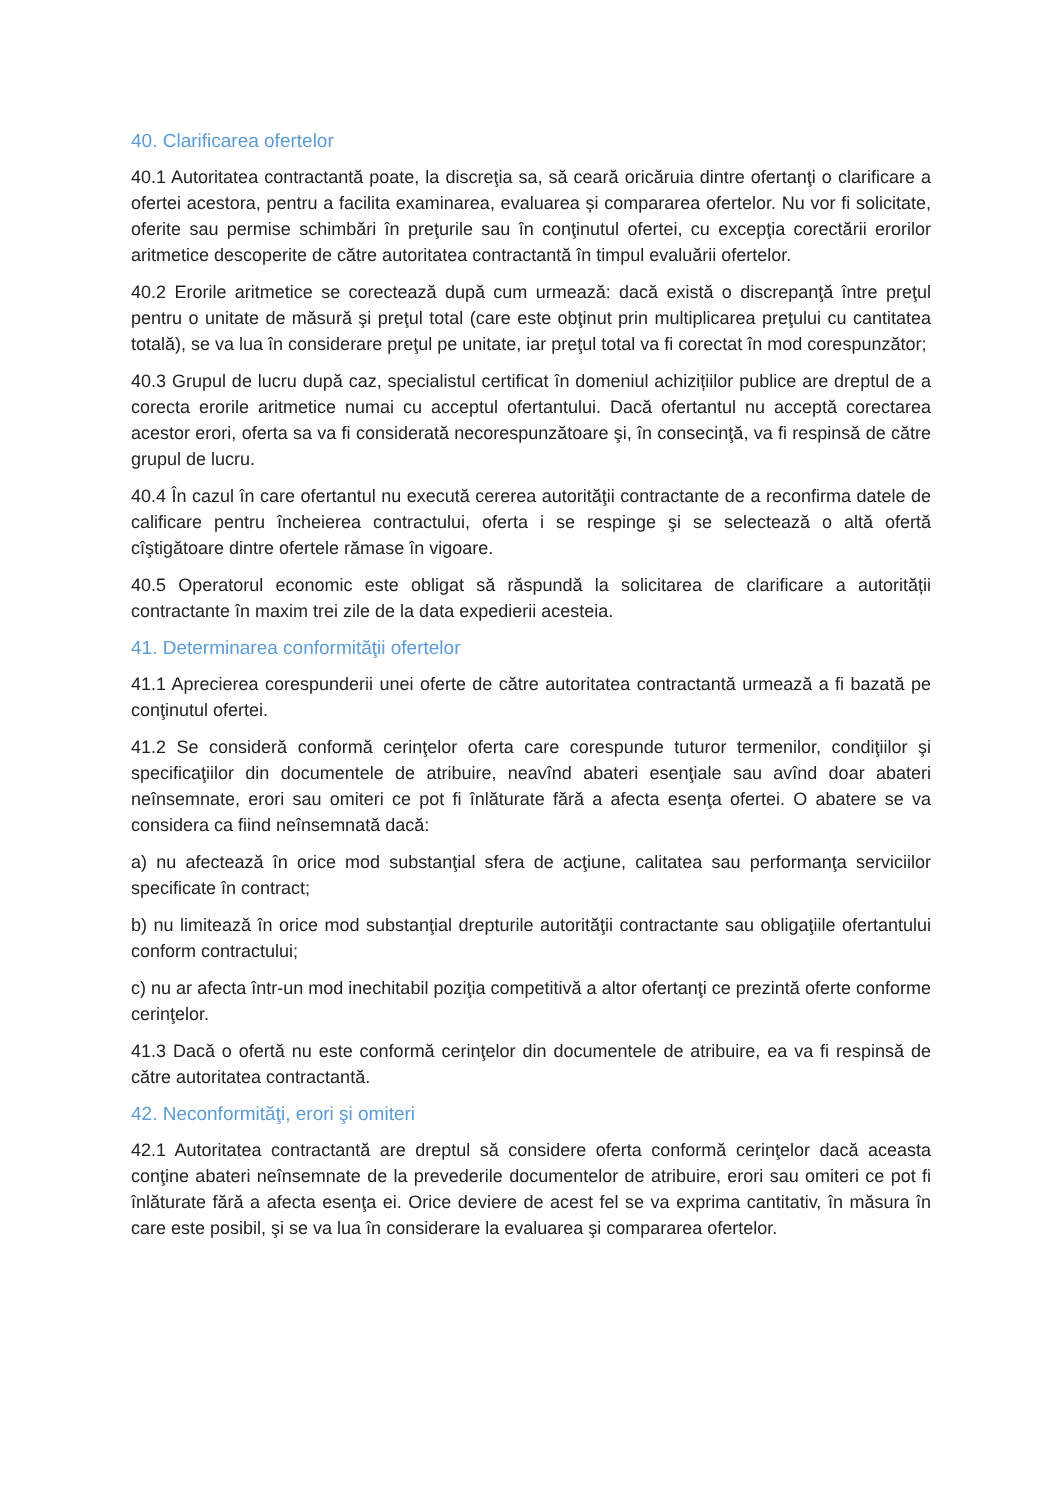40. Clarificarea ofertelor
40.1 Autoritatea contractantă poate, la discreţia sa, să ceară oricăruia dintre ofertanţi o clarificare a ofertei acestora, pentru a facilita examinarea, evaluarea și compararea ofertelor. Nu vor fi solicitate, oferite sau permise schimbări în preţurile sau în conţinutul ofertei, cu excepţia corectării erorilor aritmetice descoperite de către autoritatea contractantă în timpul evaluării ofertelor.
40.2 Erorile aritmetice se corectează după cum urmează: dacă există o discrepanţă între preţul pentru o unitate de măsură şi preţul total (care este obţinut prin multiplicarea preţului cu cantitatea totală), se va lua în considerare preţul pe unitate, iar preţul total va fi corectat în mod corespunzător;
40.3 Grupul de lucru după caz, specialistul certificat în domeniul achizițiilor publice are dreptul de a corecta erorile aritmetice numai cu acceptul ofertantului. Dacă ofertantul nu acceptă corectarea acestor erori, oferta sa va fi considerată necorespunzătoare şi, în consecinţă, va fi respinsă de către grupul de lucru.
40.4 În cazul în care ofertantul nu execută cererea autorităţii contractante de a reconfirma datele de calificare pentru încheierea contractului, oferta i se respinge şi se selectează o altă ofertă cîştigătoare dintre ofertele rămase în vigoare.
40.5 Operatorul economic este obligat să răspundă la solicitarea de clarificare a autorității contractante în maxim trei zile de la data expedierii acesteia.
41. Determinarea conformităţii ofertelor
41.1 Aprecierea corespunderii unei oferte de către autoritatea contractantă urmează a fi bazată pe conţinutul ofertei.
41.2 Se consideră conformă cerinţelor oferta care corespunde tuturor termenilor, condiţiilor şi specificaţiilor din documentele de atribuire, neavînd abateri esenţiale sau avînd doar abateri neînsemnate, erori sau omiteri ce pot fi înlăturate fără a afecta esenţa ofertei. O abatere se va considera ca fiind neînsemnată dacă:
a) nu afectează în orice mod substanţial sfera de acţiune, calitatea sau performanţa serviciilor specificate în contract;
b) nu limitează în orice mod substanţial drepturile autorităţii contractante sau obligaţiile ofertantului conform contractului;
c) nu ar afecta într-un mod inechitabil poziţia competitivă a altor ofertanţi ce prezintă oferte conforme cerinţelor.
41.3 Dacă o ofertă nu este conformă cerinţelor din documentele de atribuire, ea va fi respinsă de către autoritatea contractantă.
42. Neconformităţi, erori şi omiteri
42.1 Autoritatea contractantă are dreptul să considere oferta conformă cerinţelor dacă aceasta conţine abateri neînsemnate de la prevederile documentelor de atribuire, erori sau omiteri ce pot fi înlăturate fără a afecta esenţa ei. Orice deviere de acest fel se va exprima cantitativ, în măsura în care este posibil, şi se va lua în considerare la evaluarea şi compararea ofertelor.